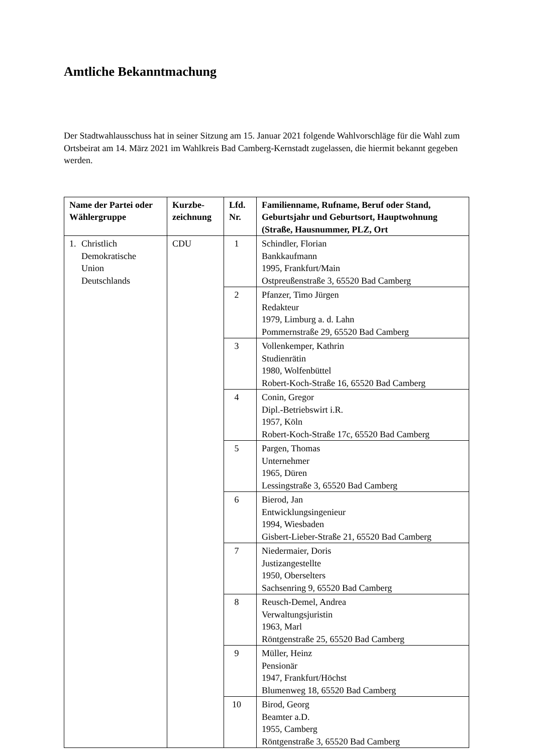Amtliche Bekanntmachung
Der Stadtwahlausschuss hat in seiner Sitzung am 15. Januar 2021 folgende Wahlvorschläge für die Wahl zum Ortsbeirat am 14. März 2021 im Wahlkreis Bad Camberg-Kernstadt zugelassen, die hiermit bekannt gegeben werden.
| Name der Partei oder Wählergruppe | Kurzbe- zeichnung | Lfd. Nr. | Familienname, Rufname, Beruf oder Stand, Geburtsjahr und Geburtsort, Hauptwohnung (Straße, Hausnummer, PLZ, Ort |
| --- | --- | --- | --- |
| 1. Christlich Demokratische Union Deutschlands | CDU | 1 | Schindler, Florian Bankkaufmann 1995, Frankfurt/Main Ostpreußenstraße 3, 65520 Bad Camberg |
| | | 2 | Pfanzer, Timo Jürgen Redakteur 1979, Limburg a. d. Lahn Pommernstraße 29, 65520 Bad Camberg |
| | | 3 | Vollenkemper, Kathrin Studienrätin 1980, Wolfenbüttel Robert-Koch-Straße 16, 65520 Bad Camberg |
| | | 4 | Conin, Gregor Dipl.-Betriebswirt i.R. 1957, Köln Robert-Koch-Straße 17c, 65520 Bad Camberg |
| | | 5 | Pargen, Thomas Unternehmer 1965, Düren Lessingstraße 3, 65520 Bad Camberg |
| | | 6 | Bierod, Jan Entwicklungsingenieur 1994, Wiesbaden Gisbert-Lieber-Straße 21, 65520 Bad Camberg |
| | | 7 | Niedermaier, Doris Justizangestellte 1950, Oberselters Sachsenring 9, 65520 Bad Camberg |
| | | 8 | Reusch-Demel, Andrea Verwaltungsjuristin 1963, Marl Röntgenstraße 25, 65520 Bad Camberg |
| | | 9 | Müller, Heinz Pensionär 1947, Frankfurt/Höchst Blumenweg 18, 65520 Bad Camberg |
| | | 10 | Birod, Georg Beamter a.D. 1955, Camberg Röntgenstraße 3, 65520 Bad Camberg |